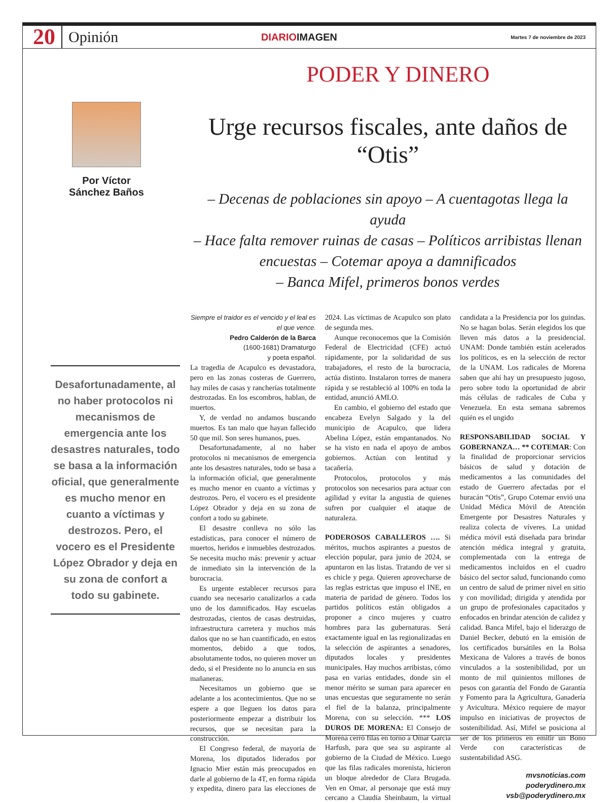20 Opinión DIARIOIMAGEN Martes 7 de noviembre de 2023
Por Víctor
Sánchez Baños
Desafortunadamente, al no haber protocolos ni mecanismos de emergencia ante los desastres naturales, todo se basa a la información oficial, que generalmente es mucho menor en cuanto a víctimas y destrozos. Pero, el vocero es el Presidente López Obrador y deja en su zona de confort a todo su gabinete.
PODER Y DINERO
Urge recursos fiscales, ante daños de “Otis”
– Decenas de poblaciones sin apoyo – A cuentagotas llega la ayuda
– Hace falta remover ruinas de casas – Políticos arribistas llenan encuestas – Cotemar apoya a damnificados
– Banca Mifel, primeros bonos verdes
Siempre el traidor es el vencido y el leal es el que vence.
Pedro Calderón de la Barca
(1600-1681) Dramaturgo
y poeta español.
La tragedia de Acapulco es devastadora, pero en las zonas costeras de Guerrero, hay miles de casas y rancherías totalmente destrozadas. En los escombros, hablan, de muertos.
Y, de verdad no andamos buscando muertos. Es tan malo que hayan fallecido 50 que mil. Son seres humanos, pues.
Desafortunadamente, al no haber protocolos ni mecanismos de emergencia ante los desastres naturales, todo se basa a la información oficial, que generalmente es mucho menor en cuanto a víctimas y destrozos. Pero, el vocero es el presidente López Obrador y deja en su zona de confort a todo su gabinete.
El desastre conlleva no sólo las estadísticas, para conocer el número de muertos, heridos e inmuebles destrozados. Se necesita mucho más: prevenir y actuar de inmediato sin la intervención de la burocracia.
Es urgente establecer recursos para cuando sea necesario canalizarlos a cada uno de los damnificados. Hay escuelas destrozadas, cientos de casas destruidas, infraestructura carretera y muchos más daños que no se han cuantificado, en estos momentos, debido a que todos, absolutamente todos, no quieren mover un dedo, si el Presidente no lo anuncia en sus mañaneras.
Necesitamos un gobierno que se adelante a los acontecimientos. Que no se espere a que lleguen los datos para posteriormente empezar a distribuir los recursos, que se necesitan para la construcción.
El Congreso federal, de mayoría de Morena, los diputados liderados por Ignacio Mier están más preocupados en darle al gobierno de la 4T, en forma rápida y expedita, dinero para las elecciones de 2024. Las víctimas de Acapulco son plato de segunda mes.
Aunque reconocemos que la Comisión Federal de Electricidad (CFE) actuó rápidamente, por la solidaridad de sus trabajadores, el resto de la burocracia, actúa distinto. Instalaron torres de manera rápida y se restableció al 100% en toda la entidad, anunció AMLO.
En cambio, el gobierno del estado que encabeza Evelyn Salgado y la del municipio de Acapulco, que lidera Abelina López, están empantanados. No se ha visto en nada el apoyo de ambos gobiernos. Actúan con lentitud y tacañería.
Protocolos, protocolos y más protocolos son necesarios para actuar con agilidad y evitar la angustia de quienes sufren por cualquier el ataque de naturaleza.
PODEROSOS CABALLEROS …. Si méritos, muchos aspirantes a puestos de elección popular, para junio de 2024, se apuntaron en las listas. Tratando de ver si es chicle y pega. Quieren aprovecharse de las reglas estrictas que impuso el INE, en materia de paridad de género. Todos los partidos políticos están obligados a proponer a cinco mujeres y cuatro hombres para las gubernaturas. Será exactamente igual en las regionalizadas en la selección de aspirantes a senadores, diputados locales y presidentes municipales. Hay muchos arribistas, cómo pasa en varias entidades, donde sin el menor mérito se suman para aparecer en unas encuestas que seguramente no serán el fiel de la balanza, principalmente Morena, con su selección. *** LOS DUROS DE MORENA: El Consejo de Morena cerró filas en torno a Omar García Harfush, para que sea su aspirante al gobierno de la Ciudad de México. Luego que las filas radicales morenista, hicieron un bloque alrededor de Clara Brugada. Ven en Omar, al personaje que está muy cercano a Claudia Sheinbaum, la virtual candidata a la Presidencia por los guindas. No se hagan bolas. Serán elegidos los que lleven más datos a la presidencial. UNAM: Donde también están acelerados los políticos, es en la selección de rector de la UNAM. Los radicales de Morena saben que ahí hay un presupuesto jugoso, pero sobre todo la oportunidad de abrir más células de radicales de Cuba y Venezuela. En esta semana sabremos quién es el ungido
RESPONSABILIDAD SOCIAL Y GOBERNANZA… ** COTEMAR: Con la finalidad de proporcionar servicios básicos de salud y dotación de medicamentos a las comunidades del estado de Guerrero afectadas por el huracán “Otis”, Grupo Cotemar envió una Unidad Médica Móvil de Atención Emergente por Desastres Naturales y realiza colecta de víveres. La unidad médica móvil está diseñada para brindar atención médica integral y gratuita, complementada con la entrega de medicamentos incluidos en el cuadro básico del sector salud, funcionando como un centro de salud de primer nivel en sitio y con movilidad; dirigida y atendida por un grupo de profesionales capacitados y enfocados en brindar atención de calidez y calidad. Banca Mifel, bajo el liderazgo de Daniel Becker, debutó en la emisión de los certificados bursátiles en la Bolsa Mexicana de Valores a través de bonos vinculados a la sostenibilidad, por un monto de mil quinientos millones de pesos con garantía del Fondo de Garantía y Fomento para la Agricultura, Ganadería y Avicultura. México requiere de mayor impulso en iniciativas de proyectos de sostenibilidad. Así, Mifel se posiciona al ser de los primeros en emitir un Bono Verde con características de sustentabilidad ASG.
mvsnoticias.com
poderydinero.mx
vsb@poderydinero.mx